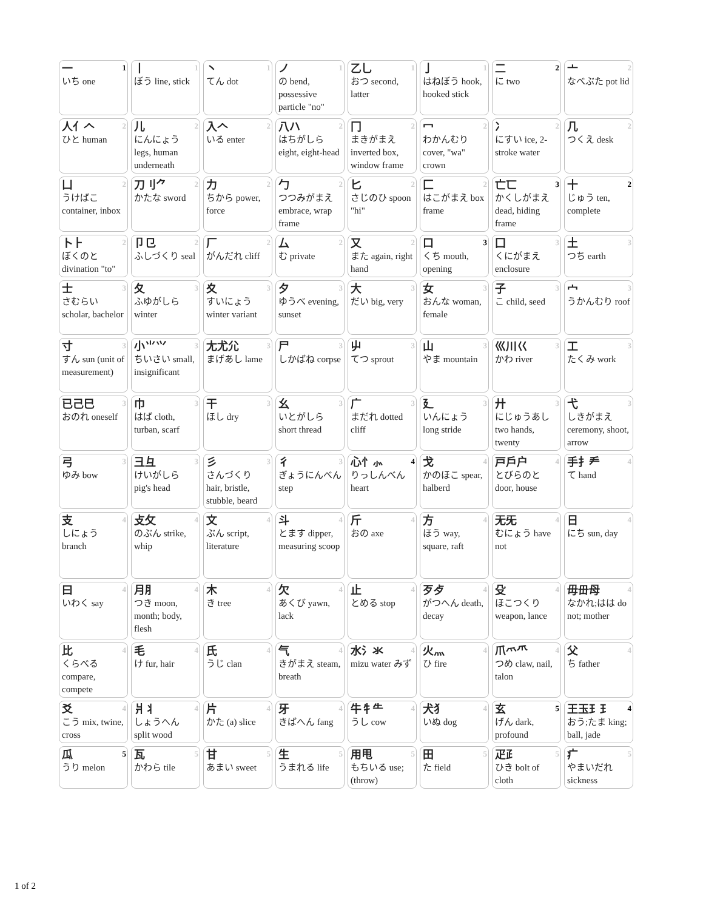| 1 一 いち one | 1 丨 ぼう line, stick | 1 丶 てん dot | 1 ノ の bend, possessive particle "no" | 1 乙乚 おつ second, latter | 1 亅 はねぼう hook, hooked stick | 2 二 に two | 2 亠 なべぶた pot lid |
| 2 人亻𠆢 ひと human | 2 儿 にんにょう legs, human underneath | 2 入𠆢 いる enter | 2 八ハ はちがしら eight, eight-head | 2 冂 まきがまえ inverted box, window frame | 2 冖 わかんむり cover, "wa" crown | 2 冫 にすい ice, 2-stroke water | 2 几 つくえ desk |
| 2 凵 うけばこ container, inbox | 2 刀刂⺈ かたな sword | 2 力 ちから power, force | 2 勹 つつみがまえ embrace, wrap frame | 2 匕 さじのひ spoon "hi" | 2 匚 はこがまえ box frame | 3 亡匸 かくしがまえ dead, hiding frame | 2 十 じゅう ten, complete |
| 2 卜⺊ ぼくのと divination "to" | 2 卩㔾 ふしづくり seal | 2 厂 がんだれ cliff | 2 厶 む private | 2 又 また again, right hand | 3 口 くち mouth, opening | 3 囗 くにがまえ enclosure | 3 土 つち earth |
| 3 士 さむらい scholar, bachelor | 3 夂 ふゆがしら winter | 3 夊 すいにょう winter variant | 3 夕 ゆうべ evening, sunset | 3 大 だい big, very | 3 女 おんな woman, female | 3 子 こ child, seed | 3 宀 うかんむり roof |
| 3 寸 すん sun (unit of measurement) | 3 小⺌⺍ ちいさい small, insignificant | 3 尢尤尣 まげあし lame | 3 尸 しかばね corpse | 3 屮 てつ sprout | 3 山 やま mountain | 3 巛川巜 かわ river | 3 工 たくみ work |
| 3 已己巳 おのれ oneself | 3 巾 はば cloth, turban, scarf | 3 干 ほし dry | 3 幺 いとがしら short thread | 3 广 まだれ dotted cliff | 3 廴 いんにょう long stride | 3 廾 にじゅうあし two hands, twenty | 3 弋 しきがまえ ceremony, shoot, arrow |
| 3 弓 ゆみ bow | 3 彐彑 けいがしら pig's head | 3 彡 さんづくり hair, bristle, stubble, beard | 3 彳 ぎょうにんべん step | 4 心忄⺗ りっしんべん heart | 4 戈 かのほこ spear, halberd | 4 戸戶户 とびらのと door, house | 4 手扌龵 て hand |
| 4 支 しにょう branch | 4 攴攵 のぶん strike, whip | 4 文 ぶん script, literature | 4 斗 とます dipper, measuring scoop | 4 斤 おの axe | 4 方 ほう way, square, raft | 4 无旡 むにょう have not | 4 日 にち sun, day |
| 4 曰 いわく say | 4 月⺼ つき moon, month; body, flesh | 4 木 き tree | 4 欠 あくび yawn, lack | 4 止 とめる stop | 4 歹歺 がつへん death, decay | 4 殳 ほこつくり weapon, lance | 4 毋毌母 なかれ;はは do not; mother |
| 4 比 くらべる compare, compete | 4 毛 け fur, hair | 4 氏 うじ clan | 4 气 きがまえ steam, breath | 4 水氵氺 mizu water みず | 4 火灬 ひ fire | 4 爪爫⺥ つめ claw, nail, talon | 4 父 ち father |
| 4 爻 こう mix, twine, cross | 4 爿丬 しょうへん split wood | 4 片 かた (a) slice | 4 牙 きばへん fang | 4 牛牜⺧ うし cow | 4 犬犭 いぬ dog | 5 玄 げん dark, profound | 4 王玉𤣩⺩ おう;たま king; ball, jade |
| 5 瓜 うり melon | 5 瓦 かわら tile | 5 甘 あまい sweet | 5 生 うまれる life | 5 用甩 もちいる use; (throw) | 5 田 た field | 5 疋⺪ ひき bolt of cloth | 5 疒 やまいだれ sickness |
1 of 2